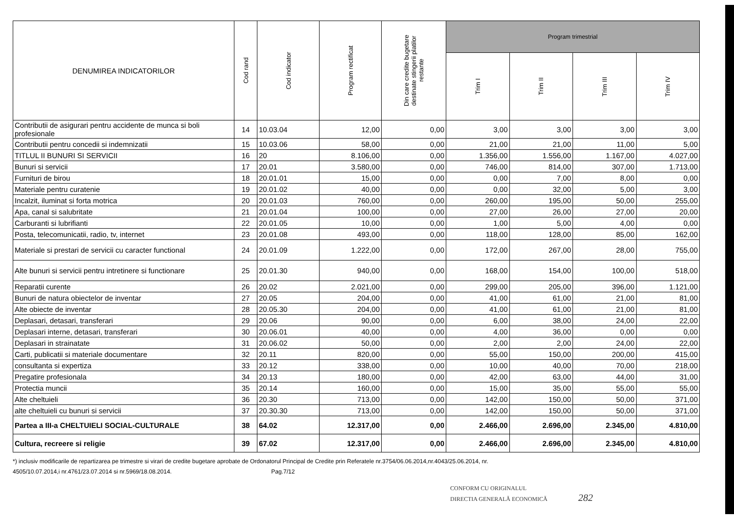| DENUMIREA INDICATORILOR | Cod rand | Cod indicator | Program rectificat | Din care credite bugetare destinate stingerii platilor restante | Program trimestrial | | | |
| --- | --- | --- | --- | --- | --- | --- | --- | --- |
| | | | | | Trim I | Trim II | Trim III | Trim IV |
| Contributii de asigurari pentru accidente de munca si boli profesionale | 14 | 10.03.04 | 12,00 | 0,00 | 3,00 | 3,00 | 3,00 | 3,00 |
| Contributii pentru concedii si indemnizatii | 15 | 10.03.06 | 58,00 | 0,00 | 21,00 | 21,00 | 11,00 | 5,00 |
| TITLUL II BUNURI SI SERVICII | 16 | 20 | 8.106,00 | 0,00 | 1.356,00 | 1.556,00 | 1.167,00 | 4.027,00 |
| Bunuri si servicii | 17 | 20.01 | 3.580,00 | 0,00 | 746,00 | 814,00 | 307,00 | 1.713,00 |
| Furnituri de birou | 18 | 20.01.01 | 15,00 | 0,00 | 0,00 | 7,00 | 8,00 | 0,00 |
| Materiale pentru curatenie | 19 | 20.01.02 | 40,00 | 0,00 | 0,00 | 32,00 | 5,00 | 3,00 |
| Incalzit, iluminat si forta motrica | 20 | 20.01.03 | 760,00 | 0,00 | 260,00 | 195,00 | 50,00 | 255,00 |
| Apa, canal si salubritate | 21 | 20.01.04 | 100,00 | 0,00 | 27,00 | 26,00 | 27,00 | 20,00 |
| Carburanti si lubrifianti | 22 | 20.01.05 | 10,00 | 0,00 | 1,00 | 5,00 | 4,00 | 0,00 |
| Posta, telecomunicatii, radio, tv, internet | 23 | 20.01.08 | 493,00 | 0,00 | 118,00 | 128,00 | 85,00 | 162,00 |
| Materiale si prestari de servicii cu caracter functional | 24 | 20.01.09 | 1.222,00 | 0,00 | 172,00 | 267,00 | 28,00 | 755,00 |
| Alte bunuri si servicii pentru intretinere si functionare | 25 | 20.01.30 | 940,00 | 0,00 | 168,00 | 154,00 | 100,00 | 518,00 |
| Reparatii curente | 26 | 20.02 | 2.021,00 | 0,00 | 299,00 | 205,00 | 396,00 | 1.121,00 |
| Bunuri de natura obiectelor de inventar | 27 | 20.05 | 204,00 | 0,00 | 41,00 | 61,00 | 21,00 | 81,00 |
| Alte obiecte de inventar | 28 | 20.05.30 | 204,00 | 0,00 | 41,00 | 61,00 | 21,00 | 81,00 |
| Deplasari, detasari, transferari | 29 | 20.06 | 90,00 | 0,00 | 6,00 | 38,00 | 24,00 | 22,00 |
| Deplasari interne, detasari, transferari | 30 | 20.06.01 | 40,00 | 0,00 | 4,00 | 36,00 | 0,00 | 0,00 |
| Deplasari in strainatate | 31 | 20.06.02 | 50,00 | 0,00 | 2,00 | 2,00 | 24,00 | 22,00 |
| Carti, publicatii si materiale documentare | 32 | 20.11 | 820,00 | 0,00 | 55,00 | 150,00 | 200,00 | 415,00 |
| consultanta si expertiza | 33 | 20.12 | 338,00 | 0,00 | 10,00 | 40,00 | 70,00 | 218,00 |
| Pregatire profesionala | 34 | 20.13 | 180,00 | 0,00 | 42,00 | 63,00 | 44,00 | 31,00 |
| Protectia muncii | 35 | 20.14 | 160,00 | 0,00 | 15,00 | 35,00 | 55,00 | 55,00 |
| Alte cheltuieli | 36 | 20.30 | 713,00 | 0,00 | 142,00 | 150,00 | 50,00 | 371,00 |
| alte cheltuieli cu bunuri si servicii | 37 | 20.30.30 | 713,00 | 0,00 | 142,00 | 150,00 | 50,00 | 371,00 |
| Partea a III-a CHELTUIELI SOCIAL-CULTURALE | 38 | 64.02 | 12.317,00 | 0,00 | 2.466,00 | 2.696,00 | 2.345,00 | 4.810,00 |
| Cultura, recreere si religie | 39 | 67.02 | 12.317,00 | 0,00 | 2.466,00 | 2.696,00 | 2.345,00 | 4.810,00 |
*) inclusiv modificarile de repartizarea pe trimestre si virari de credite bugetare aprobate de Ordonatorul Principal de Credite prin Referatele nr.3754/06.06.2014,nr.4043/25.06.2014, nr.
4505/10.07.2014,i nr.4761/23.07.2014 si nr.5969/18.08.2014. Pag.7/12
CONFORM CU ORIGINALUL
DIRECTIA GENERALĂ ECONOMICĂ 282